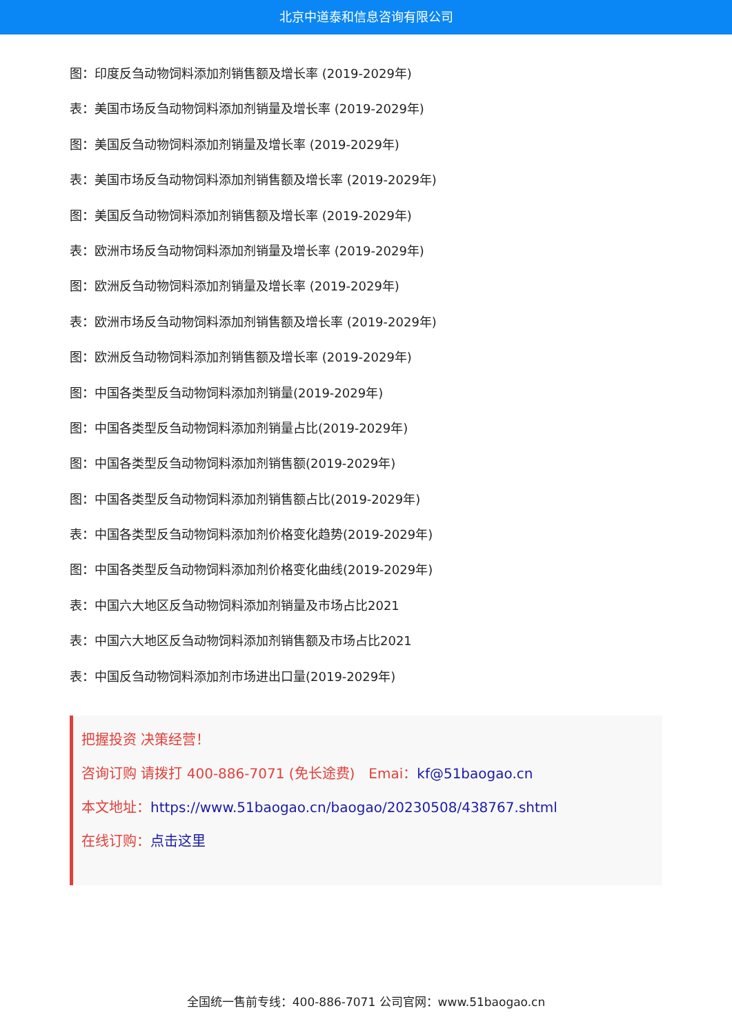北京中道泰和信息咨询有限公司
图：印度反刍动物饲料添加剂销售额及增长率 (2019-2029年)
表：美国市场反刍动物饲料添加剂销量及增长率 (2019-2029年)
图：美国反刍动物饲料添加剂销量及增长率 (2019-2029年)
表：美国市场反刍动物饲料添加剂销售额及增长率 (2019-2029年)
图：美国反刍动物饲料添加剂销售额及增长率 (2019-2029年)
表：欧洲市场反刍动物饲料添加剂销量及增长率 (2019-2029年)
图：欧洲反刍动物饲料添加剂销量及增长率 (2019-2029年)
表：欧洲市场反刍动物饲料添加剂销售额及增长率 (2019-2029年)
图：欧洲反刍动物饲料添加剂销售额及增长率 (2019-2029年)
图：中国各类型反刍动物饲料添加剂销量(2019-2029年)
图：中国各类型反刍动物饲料添加剂销量占比(2019-2029年)
图：中国各类型反刍动物饲料添加剂销售额(2019-2029年)
图：中国各类型反刍动物饲料添加剂销售额占比(2019-2029年)
表：中国各类型反刍动物饲料添加剂价格变化趋势(2019-2029年)
图：中国各类型反刍动物饲料添加剂价格变化曲线(2019-2029年)
表：中国六大地区反刍动物饲料添加剂销量及市场占比2021
表：中国六大地区反刍动物饲料添加剂销售额及市场占比2021
表：中国反刍动物饲料添加剂市场进出口量(2019-2029年)
把握投资 决策经营！
咨询订购 请拨打 400-886-7071 (免长途费)　Emai：kf@51baogao.cn
本文地址：https://www.51baogao.cn/baogao/20230508/438767.shtml
在线订购：点击这里
全国统一售前专线：400-886-7071 公司官网：www.51baogao.cn